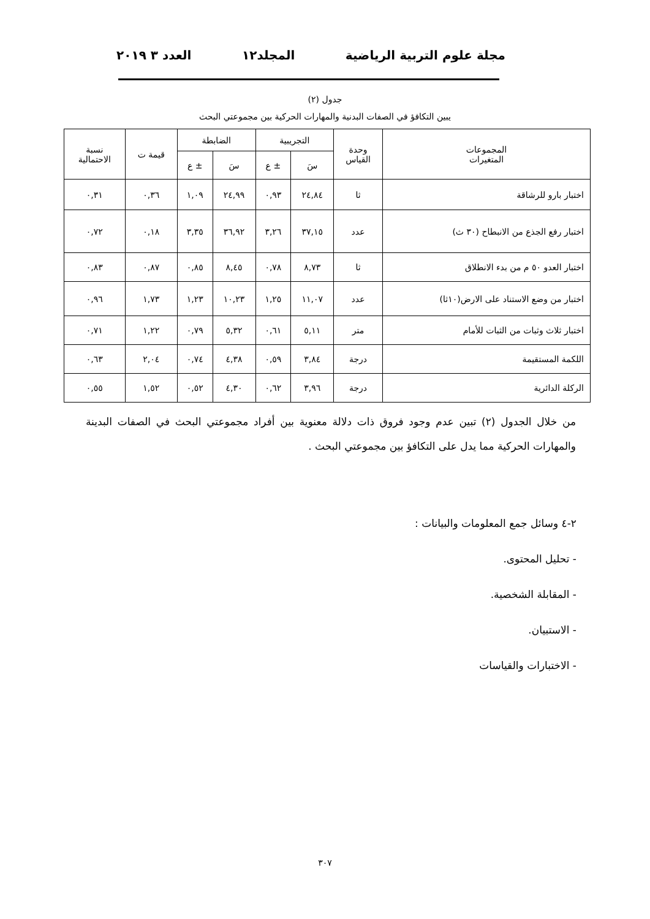مجلة علوم التربية الرياضية المجلد١٢ العدد ٣ ٢٠١٩
جدول (٢)
يبين التكافؤ في الصفات البدنية والمهارات الحركية بين مجموعتي البحث
| المجموعات المتغيرات | وحدة القياس | التجريبية | | الضابطة | | قيمة ت | نسبة الاحتمالية |
| --- | --- | --- | --- | --- | --- | --- | --- |
| | | سَ | ± ع | سَ | ± ع | | |
| اختبار بارو للرشاقة | ثا | ٢٤,٨٤ | ٠,٩٣ | ٢٤,٩٩ | ١,٠٩ | ٠,٣٦ | ٠,٣١ |
| اختبار رفع الجذع من الانبطاح (٣٠ ث) | عدد | ٣٧,١٥ | ٣,٢٦ | ٣٦,٩٢ | ٣,٣٥ | ٠,١٨ | ٠,٧٢ |
| اختبار العدو ٥٠ م من بدء الانطلاق | ثا | ٨,٧٣ | ٠,٧٨ | ٨,٤٥ | ٠,٨٥ | ٠,٨٧ | ٠,٨٣ |
| اختبار من وضع الاستناد على الارض(١٠ثا) | عدد | ١١,٠٧ | ١,٢٥ | ١٠,٢٣ | ١,٢٣ | ١,٧٣ | ٠,٩٦ |
| اختبار ثلاث وثبات من الثبات للأمام | متر | ٥,١١ | ٠,٦١ | ٥,٣٢ | ٠,٧٩ | ١,٢٢ | ٠,٧١ |
| اللكمة المستقيمة | درجة | ٣,٨٤ | ٠,٥٩ | ٤,٣٨ | ٠,٧٤ | ٢,٠٤ | ٠,٦٣ |
| الركلة الدائرية | درجة | ٣,٩٦ | ٠,٦٢ | ٤,٣٠ | ٠,٥٢ | ١,٥٢ | ٠,٥٥ |
من خلال الجدول (٢) تبين عدم وجود فروق ذات دلالة معنوية بين أفراد مجموعتي البحث في الصفات البدينة والمهارات الحركية مما يدل على التكافؤ بين مجموعتي البحث .
٢-٤ وسائل جمع المعلومات والبيانات :
- تحليل المحتوى.
- المقابلة الشخصية.
- الاستبيان.
- الاختبارات والقياسات
٣٠٧